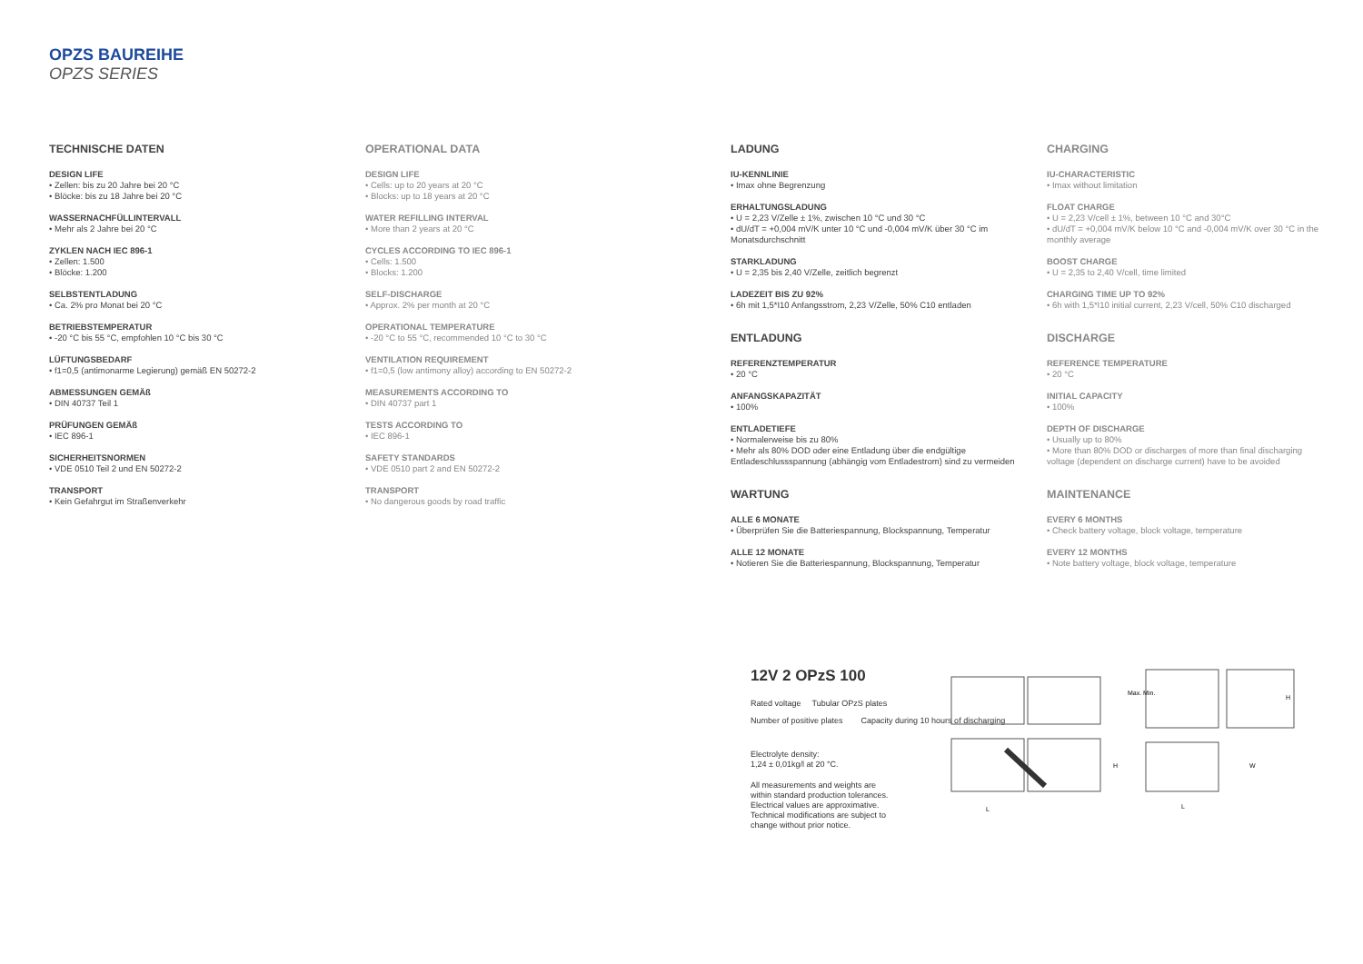OPZS BAUREIHE
OPZS SERIES
TECHNISCHE DATEN
DESIGN LIFE
• Zellen: bis zu 20 Jahre bei 20 °C
• Blöcke: bis zu 18 Jahre bei 20 °C
WASSERNACHFÜLLINTERVALL
• Mehr als 2 Jahre bei 20 °C
ZYKLEN NACH IEC 896-1
• Zellen: 1.500
• Blöcke: 1.200
SELBSTENTLADUNG
• Ca. 2% pro Monat bei 20 °C
BETRIEBSTEMPERATUR
• -20 °C bis 55 °C, empfohlen 10 °C bis 30 °C
LÜFTUNGSBEDARF
• f1=0,5 (antimonarme Legierung) gemäß EN 50272-2
ABMESSUNGEN GEMÄß
• DIN 40737 Teil 1
PRÜFUNGEN GEMÄß
• IEC 896-1
SICHERHEITSNORMEN
• VDE 0510 Teil 2 und EN 50272-2
TRANSPORT
• Kein Gefahrgut im Straßenverkehr
OPERATIONAL DATA
DESIGN LIFE
• Cells: up to 20 years at 20 °C
• Blocks: up to 18 years at 20 °C
WATER REFILLING INTERVAL
• More than 2 years at 20 °C
CYCLES ACCORDING TO IEC 896-1
• Cells: 1.500
• Blocks: 1.200
SELF-DISCHARGE
• Approx. 2% per month at 20 °C
OPERATIONAL TEMPERATURE
• -20 °C to 55 °C, recommended 10 °C to 30 °C
VENTILATION REQUIREMENT
• f1=0,5 (low antimony alloy) according to EN 50272-2
MEASUREMENTS ACCORDING TO
• DIN 40737 part 1
TESTS ACCORDING TO
• IEC 896-1
SAFETY STANDARDS
• VDE 0510 part 2 and EN 50272-2
TRANSPORT
• No dangerous goods by road traffic
LADUNG
IU-KENNLINIE
• Imax ohne Begrenzung
ERHALTUNGSLADUNG
• U = 2,23 V/Zelle ± 1%, zwischen 10 °C und 30 °C
• dU/dT = +0,004 mV/K unter 10 °C und -0,004 mV/K über 30 °C im Monatsdurchschnitt
STARKLADUNG
• U = 2,35 bis 2,40 V/Zelle, zeitlich begrenzt
LADEZEIT BIS ZU 92%
• 6h mit 1,5*I10 Anfangsstrom, 2,23 V/Zelle, 50% C10 entladen
ENTLADUNG
REFERENZTEMPERATUR
• 20 °C
ANFANGSKAPAZITÄT
• 100%
ENTLADETIEFE
• Normalerweise bis zu 80%
• Mehr als 80% DOD oder eine Entladung über die endgültige Entladeschlussspannung (abhängig vom Entladestrom) sind zu vermeiden
WARTUNG
ALLE 6 MONATE
• Überprüfen Sie die Batteriespannung, Blockspannung, Temperatur
ALLE 12 MONATE
• Notieren Sie die Batteriespannung, Blockspannung, Temperatur
CHARGING
IU-CHARACTERISTIC
• Imax without limitation
FLOAT CHARGE
• U = 2,23 V/cell ± 1%, between 10 °C and 30°C
• dU/dT = +0,004 mV/K below 10 °C and -0,004 mV/K over 30 °C in the monthly average
BOOST CHARGE
• U = 2,35 to 2,40 V/cell, time limited
CHARGING TIME UP TO 92%
• 6h with 1,5*I10 initial current, 2,23 V/cell, 50% C10 discharged
DISCHARGE
REFERENCE TEMPERATURE
• 20 °C
INITIAL CAPACITY
• 100%
DEPTH OF DISCHARGE
• Usually up to 80%
• More than 80% DOD or discharges of more than final discharging voltage (dependent on discharge current) have to be avoided
MAINTENANCE
EVERY 6 MONTHS
• Check battery voltage, block voltage, temperature
EVERY 12 MONTHS
• Note battery voltage, block voltage, temperature
12V 2 OPzS 100
Rated voltage Tubular OPzS plates
Number of positive plates Capacity during 10 hours of discharging
Electrolyte density:
1,24 ± 0,01kg/l at 20 °C.
All measurements and weights are
within standard production tolerances.
Electrical values are approximative.
Technical modifications are subject to
change without prior notice.
Max. Min.
H
H
L
L
W